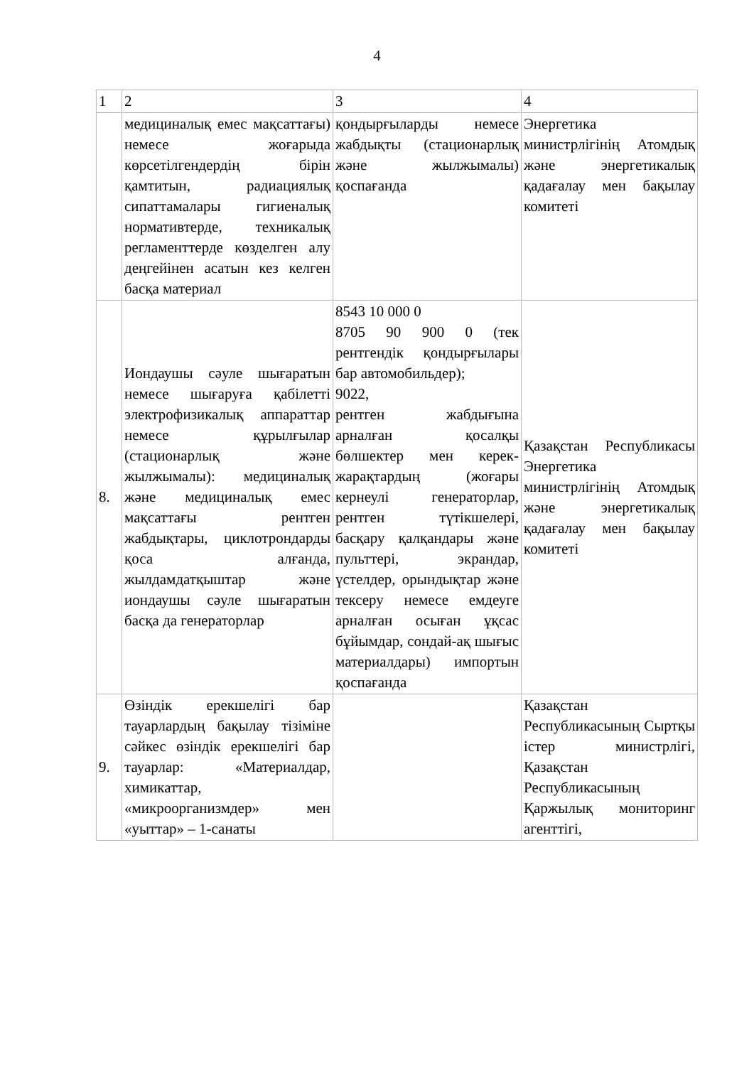4
| 1 | 2 | 3 | 4 |
| | медициналық емес мақсаттағы) немесе жоғарыда көрсетілгендердің бірін қамтитын, радиациялық сипаттамалары гигиеналық нормативтерде, техникалық регламенттерде көзделген алу деңгейінен асатын кез келген басқа материал | қондырғыларды немесе жабдықты (стационарлық және жылжымалы) қоспағанда | Энергетика министрлігінің Атомдық және энергетикалық қадағалау мен бақылау комитеті |
| 8. | Иондаушы сәуле шығаратын немесе шығаруға қабілетті электрофизикалық аппараттар немесе құрылғылар (стационарлық және жылжымалы): медициналық және медициналық емес мақсаттағы рентген жабдықтары, циклотрондарды қоса алғанда, жылдамдатқыштар және иондаушы сәуле шығаратын басқа да генераторлар | 8543 10 000 0 8705 90 900 0 (тек рентгендік қондырғылары бар автомобильдер); 9022, рентген жабдығына арналған қосалқы бөлшектер мен керек-жарақтардың (жоғары кернеулі генераторлар, рентген түтікшелері, басқару қалқандары және пульттері, экрандар, үстелдер, орындықтар және тексеру немесе емдеуге арналған осыған ұқсас бұйымдар, сондай-ақ шығыс материалдары) импортын қоспағанда | Қазақстан Республикасы Энергетика министрлігінің Атомдық және энергетикалық қадағалау мен бақылау комитеті |
| 9. | Өзіндік ерекшелігі бар тауарлардың бақылау тізіміне сәйкес өзіндік ерекшелігі бар тауарлар: «Материалдар, химикаттар, «микроорганизмдер» мен «уыттар» – 1-санаты | | Қазақстан Республикасының Сыртқы істер министрлігі, Қазақстан Республикасының Қаржылық мониторинг агенттігі, |